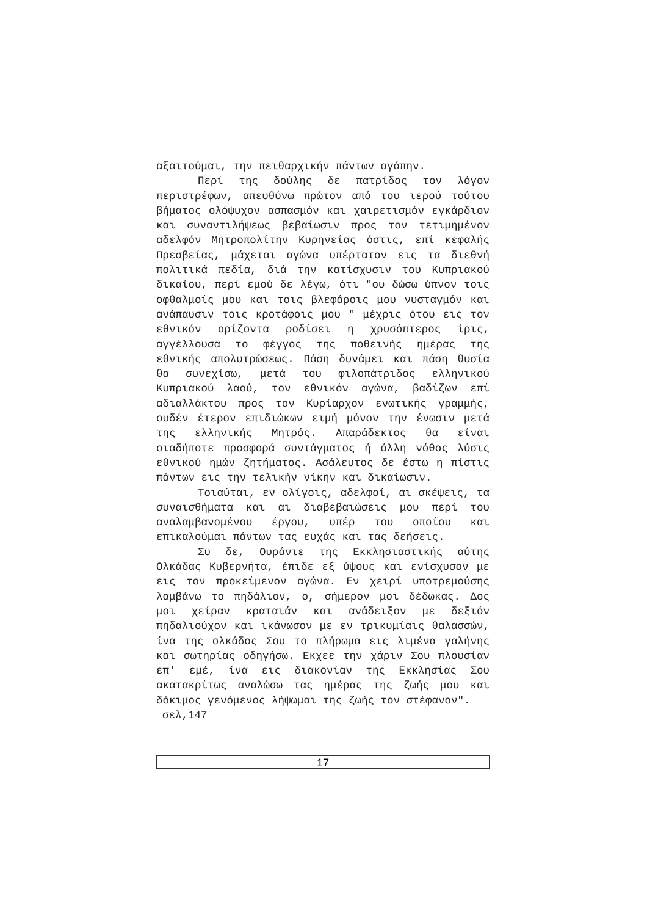αξαιτούμαι, την πειθαρχικήν πάντων αγάπην.
Περί της δούλης δε πατρίδος τον λόγον περιστρέφων, απευθύνω πρώτον από του ιερού τούτου βήματος ολόψυχον ασπασμόν και χαιρετισμόν εγκάρδιον και συναντιλήψεως βεβαίωσιν προς τον τετιμημένον αδελφόν Μητροπολίτην Κυρηνείας όστις, επί κεφαλής Πρεσβείας, μάχεται αγώνα υπέρτατον εις τα διεθνή πολιτικά πεδία, διά την κατίσχυσιν του Κυπριακού δικαίου, περί εμού δε λέγω, ότι "ου δώσω ύπνον τοις οφθαλμοίς μου και τοις βλεφάροις μου νυσταγμόν και ανάπαυσιν τοις κροτάφοις μου " μέχρις ότου εις τον εθνικόν ορίζοντα ροδίσει η χρυσόπτερος ίρις, αγγέλλουσα το φέγγος της ποθεινής ημέρας της εθνικής απολυτρώσεως. Πάση δυνάμει και πάση θυσία θα συνεχίσω, μετά του φιλοπάτριδος ελληνικού Κυπριακού λαού, τον εθνικόν αγώνα, βαδίζων επί αδιαλλάκτου προς τον Κυρίαρχον ενωτικής γραμμής, ουδέν έτερον επιδιώκων ειμή μόνον την ένωσιν μετά της ελληνικής Μητρός. Απαράδεκτος θα είναι οιαδήποτε προσφορά συντάγματος ή άλλη νόθος λύσις εθνικού ημών ζητήματος. Ασάλευτος δε έστω η πίστις πάντων εις την τελικήν νίκην και δικαίωσιν.
Τοιαύται, εν ολίγοις, αδελφοί, αι σκέψεις, τα συναισθήματα και αι διαβεβαιώσεις μου περί του αναλαμβανομένου έργου, υπέρ του οποίου και επικαλούμαι πάντων τας ευχάς και τας δεήσεις.
Συ δε, Ουράνιε της Εκκλησιαστικής αύτης Ολκάδας Κυβερνήτα, έπιδε εξ ύψους και ενίσχυσον με εις τον προκείμενον αγώνα. Εν χειρί υποτρεμούσης λαμβάνω το πηδάλιον, ο, σήμερον μοι δέδωκας. Δος μοι χείραν κραταιάν και ανάδειξον με δεξιόν πηδαλιούχον και ικάνωσον με εν τρικυμίαις θαλασσών, ίνα της ολκάδος Σου το πλήρωμα εις λιμένα γαλήνης και σωτηρίας οδηγήσω. Εκχεε την χάριν Σου πλουσίαν επ' εμέ, ίνα εις διακονίαν της Εκκλησίας Σου ακατακρίτως αναλώσω τας ημέρας της ζωής μου και δόκιμος γενόμενος λήψωμαι της ζωής τον στέφανον".
σελ,147
17